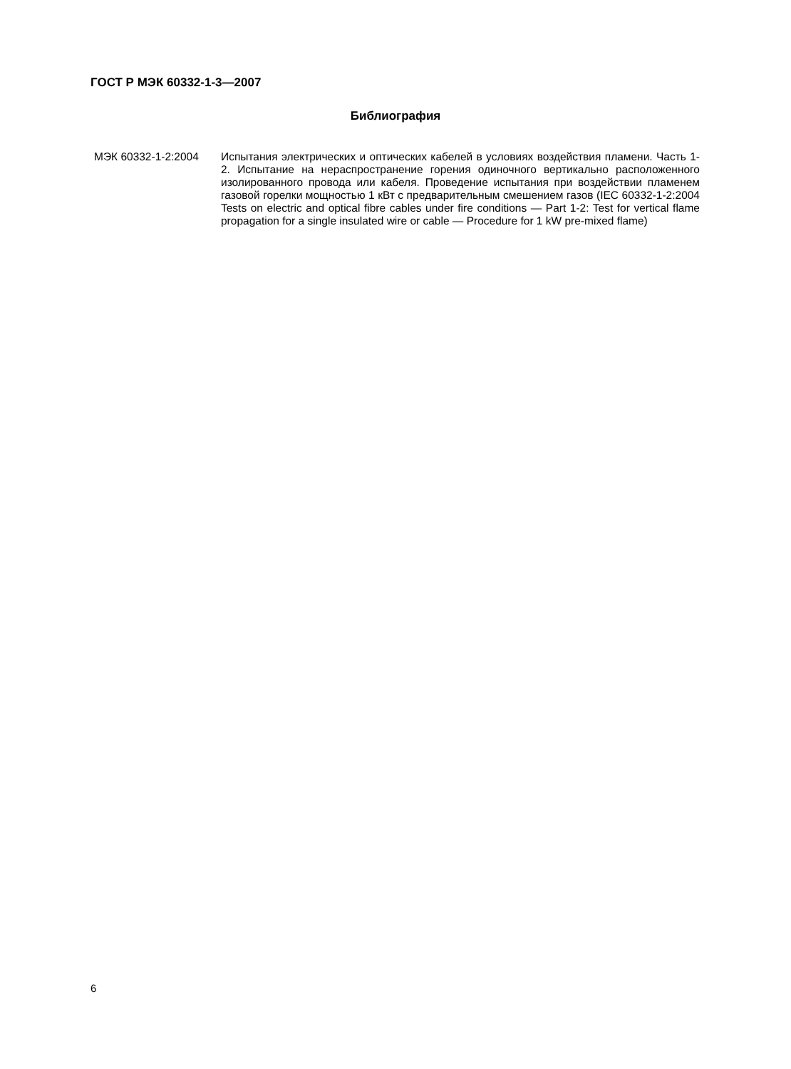ГОСТ Р МЭК 60332-1-3—2007
Библиография
МЭК 60332-1-2:2004 Испытания электрических и оптических кабелей в условиях воздействия пламени. Часть 1-2. Испытание на нераспространение горения одиночного вертикально расположенного изолированного провода или кабеля. Проведение испытания при воздействии пламенем газовой горелки мощностью 1 кВт с предварительным смешением газов (IEC 60332-1-2:2004 Tests on electric and optical fibre cables under fire conditions — Part 1-2: Test for vertical flame propagation for a single insulated wire or cable — Procedure for 1 kW pre-mixed flame)
6